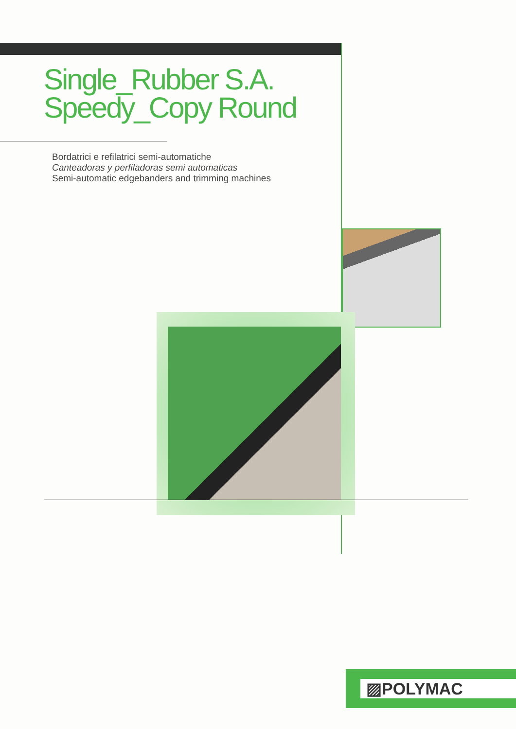Single_Rubber S.A.
Speedy_Copy Round
Bordatrici e refilatrici semi-automatiche
Canteadoras y perfiladoras semi automaticas
Semi-automatic edgebanders and trimming machines
▨POLYMAC